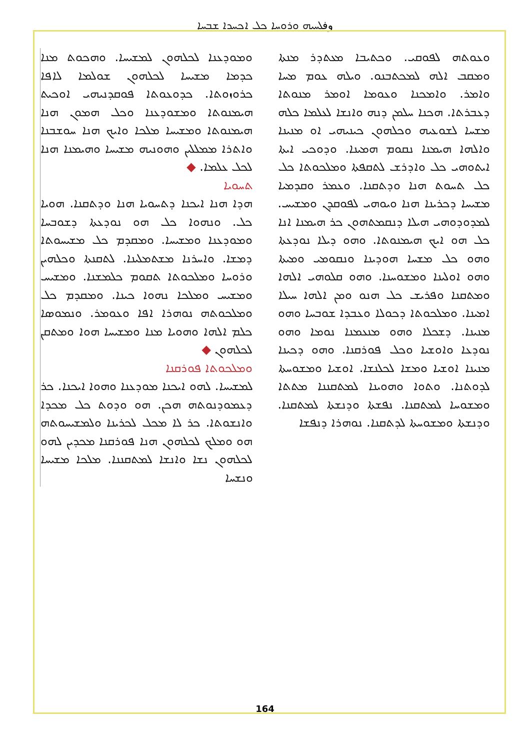وفܠܚܝܗ ܘܪܘܚܐ ܟܠ ܐܟܚܕܐ ܫܒܚܐ
ܘܥܘܬܗ ܠܦܘܩܝ. ܘܟܬܝܒܐ ܡܥܬܕܪ ܡܢܬܐ ܘܡܩܒ ܐܠܗ ܠܡܟܬܒܢܘ. ܘܝܠܗ ܥܘܡ ܡܚܐ ܘܐܡܪ. ܘܐܡܟܢܐ ܘܥܘܡܐ ܐܘܡܪ ܡܢܘܬܐ ܕܥܒܪܬܐ. ܗܟܢܐ ܚܠܡܢ ܕܢܗ ܘܐܢܫܐ ܠܥܠܡܐ ܟܠܗ ܡܫܚܐ ܠܫܘܥܝܗ ܘܟܠܗܘܢ ܟܝܢܝܗܝ ܐܘ ܡܢܝܢܐ ܘܐܠܗܐ ܗܝܡܢܐ ܢܩܘܡ ܗܡܝܢܐ. ܘܕܘܟܝ ܐܝܬܐ ܐܝܬܘܗܝ ܟܠ ܘܐܕܪܫ ܠܬܩܦܬܐ ܘܡܠܟܘܬܐ ܟܠ ܟܠ ܬܚܘܬ ܗܢܐ ܘܕܬܩܢܐ. ܘܥܡܪ ܘܩܕܡܝܐ ܡܫܝܚܐ ܕܟܪܝܢܐ ܗܢܐ ܘܝܘܗܝ ܠܦܘܩܕܢ ܘܡܫܝܚ. ܠܡܕܘܕܘܗܝ ܗܝܠܐ ܕܢܩܡܬܗܘܢ ܟܪ ܗܝܡܢܐ ܐܢܐ ܟܠ ܗܘ ܐܝܟ ܗܝܡܢܘܬܐ. ܘܗܘ ܕܝܠܐ ܢܘܕܥܬܐ ܘܗܘ ܟܠ ܡܫܚܐ ܗܘܕܝܢܐ ܘܢܩܘܡܝ ܘܡܝܬܐ ܘܗܘ ܐܘܠܝܢܐ ܘܡܫܘܚܢܐ. ܘܗܘ ܩܠܘܗܝ ܐܠܗܐ ܘܡܬܩܢܐ ܘܦܪܝܫ ܟܠ ܗܢܘ ܘܡܢ ܐܠܗܐ ܚܝܠܐ ܐܡܝܢܐ. ܘܡܠܟܘܬܐ ܕܟܘܠܐ ܘܥܒܕܐ ܫܘܒܚܐ ܘܗܘ ܡܢܝܢܐ. ܕܫܟܠܐ ܘܗܘ ܡܢܥܡܢܐ ܢܘܡܐ ܘܗܘ ܢܘܕܥܐ ܘܐܘܫܝܐ ܘܟܠ ܦܘܪܩܢܐ. ܘܗܘ ܕܟܝܢܐ ܡܢܝܢܐ ܐܘܫܝܐ ܘܡܫܐ ܠܟܠܢܫܐ. ܐܘܫܝܐ ܘܡܫܘܚܬܐ ܠܕܘܬܢܐ. ܘܬܘܐ ܘܗܘܝܢܐ ܠܡܬܩܢܢܐ ܡܬܬܐ ܘܡܫܘܚܐ ܠܡܬܩܢܐ. ܢܦܫܬܐ ܘܕܢܫܬܐ ܠܡܬܩܢܐ. ܘܕܢܫܬܐ ܘܡܫܘܚܬܐ ܠܕܬܩܢܐ. ܢܘܗܪܐ ܕܢܦܫܐ
ܘܡܘܕܥܢܐ ܠܟܠܗܘܢ ܠܡܫܝܚܐ. ܘܗܟܘܬ ܡܢܐ ܟܕܡܐ ܡܫܝܚܐ ܠܟܠܗܘܢ ܫܘܠܡܐ ܠܐܦܐ ܟܪܘܙܘܬܐ. ܟܕܘܥܘܬܐ ܦܘܩܕܢܝܗܝ ܐܘܟܝܬ ܗܝܡܢܘܬܐ ܘܡܫܘܕܥܢܐ ܘܟܠ ܗܡܘܢ ܗܢܐ ܗܝܡܢܘܬܐ ܘܡܫܝܚܐ ܡܠܟܐ ܘܐܝܟ ܗܢܐ ܚܘܫܒܢܐ ܘܐܬܪܐ ܡܡܠܠܝܢ ܘܗܘܢܝܗ ܡܫܝܚܐ ܘܗܝܡܢܐ ܗܢܐ ܠܟܠ ܥܠܡܐ. ◆
ܬܚܘܝܐ
ܗܕܐ ܗܢܐ ܐܝܟܢܐ ܕܬܚܘܝܐ ܗܢܐ ܘܕܬܩܢܐ. ܗܘܝܐ ܟܠ. ܘܢܗܘܐ ܟܠ ܗܘ ܢܘܕܥܬܐ ܕܫܘܒܚܐ ܘܡܘܕܥܢܐ ܘܡܫܝܚܐ. ܘܡܩܕܡ ܟܠ ܡܫܝܚܘܬܐ ܕܡܫܐ. ܘܐܚܪܢܐ ܡܫܬܡܠܝܢܐ. ܠܬܩܢܬܐ ܘܟܠܗܝܢ ܘܪܘܚܐ ܘܡܠܟܘܬܐ ܬܩܘܡ ܟܠܡܫܢܐ. ܘܡܫܝܚ ܘܡܫܝܚ ܘܡܠܟܐ ܢܗܘܐ ܟܝܢܐ. ܘܡܩܕܡ ܟܠ ܘܡܠܟܘܬܗ ܢܘܗܪܐ ܐܦܐ ܘܥܘܡܪ. ܘܢܡܘܣܐ ܟܠܡ ܐܠܗܐ ܘܗܘܝܐ ܡܢܐ ܘܡܫܝܚܐ ܗܘܐ ܘܡܬܩܢ ܠܟܠܗܘܢ ◆
ܘܡܠܟܘܬܐ ܦܘܪܩܢܐ
ܠܡܫܝܚܐ. ܠܗܘ ܐܝܟܢܐ ܡܘܕܥܢܐ ܘܗܘܐ ܐܝܟܢܐ. ܟܪ ܕܥܡܘܕܢܘܬܗ ܗܟܢ. ܗܘ ܘܕܘܬ ܟܠ ܡܟܕܐ ܘܐܢܫܘܬܐ. ܟܪ ܠܐ ܡܟܠ ܠܟܪܝܢܐ ܘܠܡܫܝܚܘܬܗ ܗܘ ܘܡܠܟ ܠܟܠܗܘܢ ܗܢܐ ܦܘܪܩܢܐ ܡܟܕܝܢ ܠܗܘ ܠܟܠܗܘܢ ܢܫܐ ܘܐܢܫܐ ܠܡܬܩܢܢܐ. ܡܠܟܐ ܡܫܝܚܐ ܘܢܫܚܐ
164